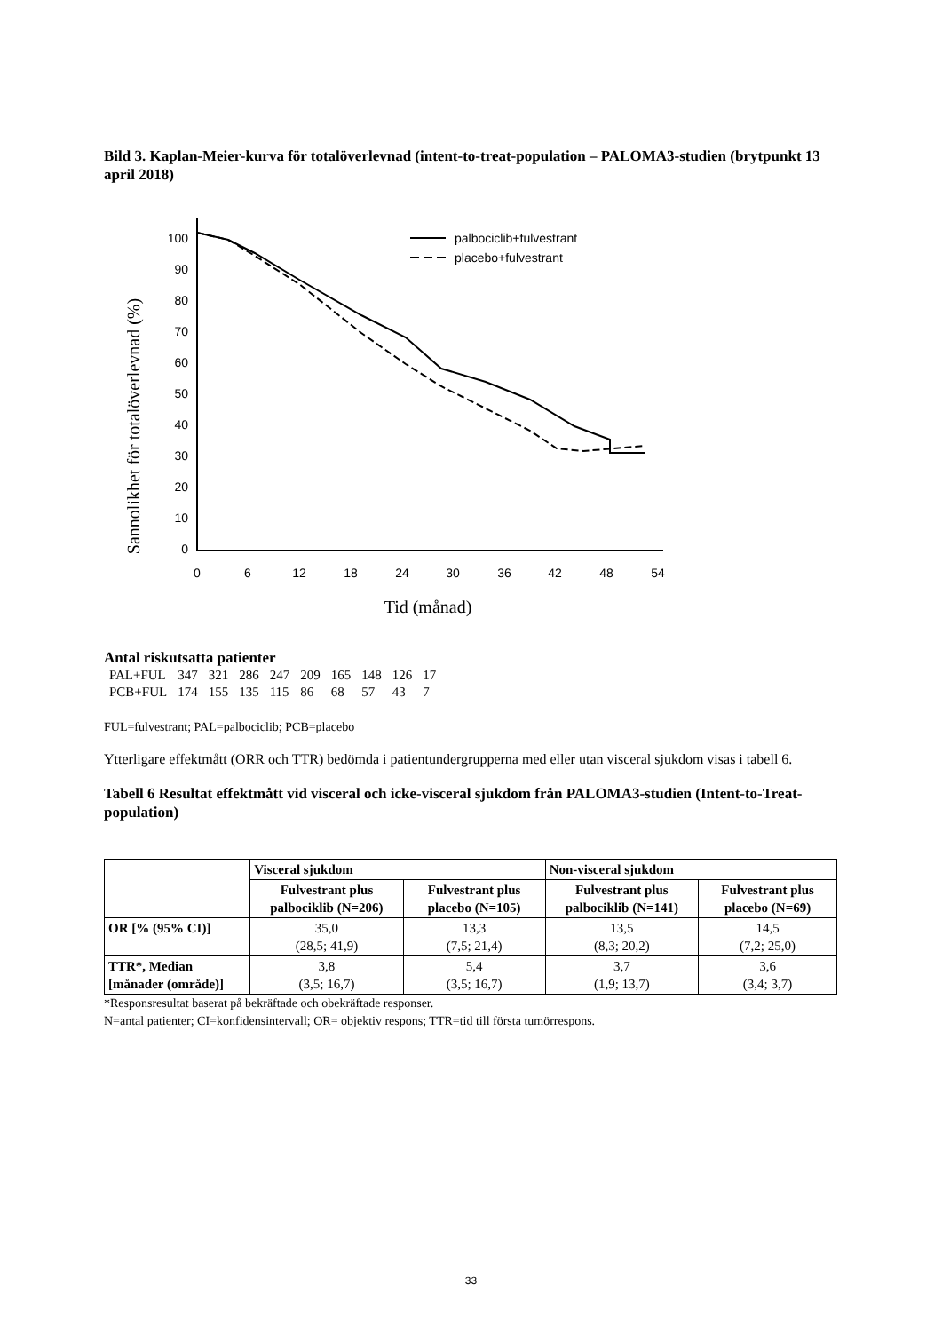Bild 3. Kaplan-Meier-kurva för totalöverlevnad (intent-to-treat-population – PALOMA3-studien (brytpunkt 13 april 2018)
Sannolikhet för totalöverlevnad (%)
100
90
80
70
60
50
40
30
20
10
0
0
6
12
18
24
30
36
42
48
54
Tid (månad)
palbociclib+fulvestrant
placebo+fulvestrant
Antal riskutsatta patienter
| PAL+FUL | 347 | 321 | 286 | 247 | 209 | 165 | 148 | 126 | 17 |
| PCB+FUL | 174 | 155 | 135 | 115 | 86 | 68 | 57 | 43 | 7 |
FUL=fulvestrant; PAL=palbociclib; PCB=placebo
Ytterligare effektmått (ORR och TTR) bedömda i patientundergrupperna med eller utan visceral sjukdom visas i tabell 6.
Tabell 6 Resultat effektmått vid visceral och icke-visceral sjukdom från PALOMA3-studien (Intent-to-Treat-population)
| | Visceral sjukdom | | Non-visceral sjukdom | |
| --- | --- | --- | --- | --- |
| | Fulvestrant plus palbociklib (N=206) | Fulvestrant plus placebo (N=105) | Fulvestrant plus palbociklib (N=141) | Fulvestrant plus placebo (N=69) |
| OR [% (95% CI)] | 35,0 (28,5; 41,9) | 13,3 (7,5; 21,4) | 13,5 (8,3; 20,2) | 14,5 (7,2; 25,0) |
| TTR*, Median [månader (område)] | 3,8 (3,5; 16,7) | 5,4 (3,5; 16,7) | 3,7 (1,9; 13,7) | 3,6 (3,4; 3,7) |
*Responsresultat baserat på bekräftade och obekräftade responser.
N=antal patienter; CI=konfidensintervall; OR= objektiv respons; TTR=tid till första tumörrespons.
33